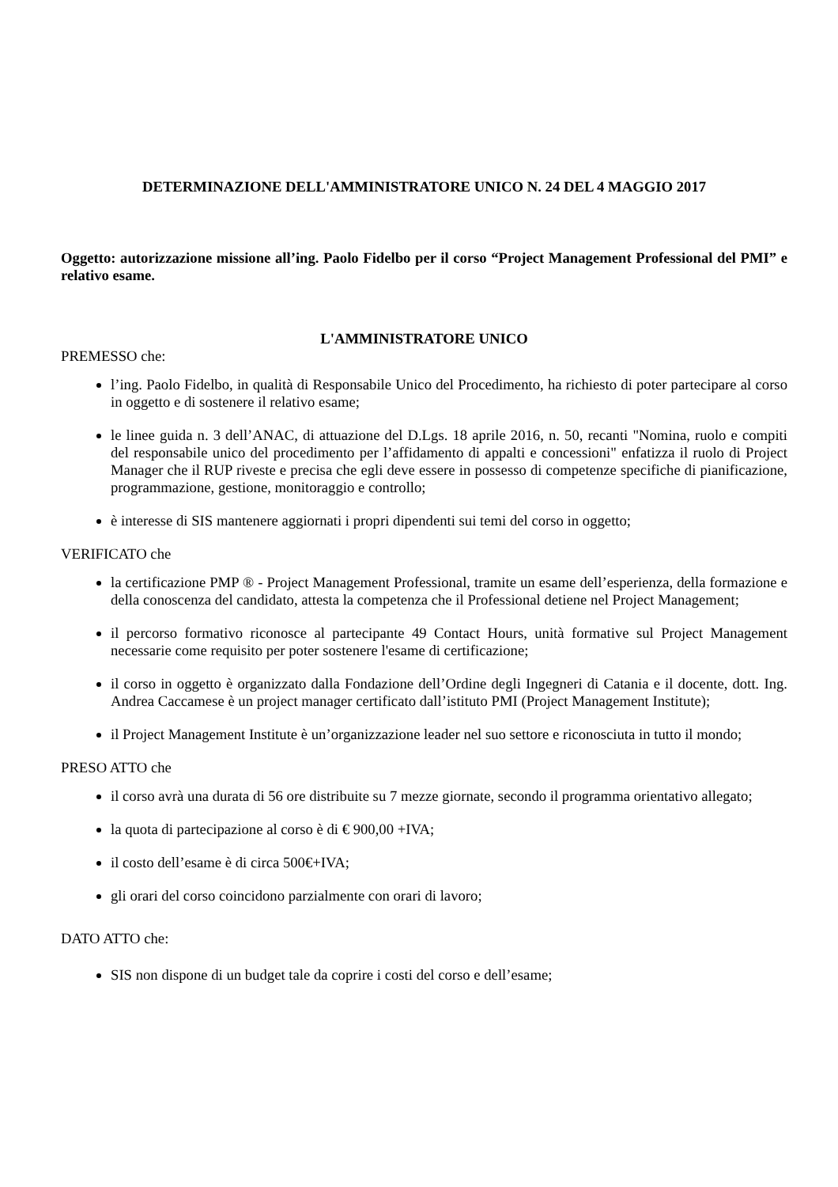DETERMINAZIONE DELL'AMMINISTRATORE UNICO N. 24 DEL 4 MAGGIO 2017
Oggetto: autorizzazione missione all’ing. Paolo Fidelbo per il corso “Project Management Professional del PMI” e relativo esame.
L'AMMINISTRATORE UNICO
PREMESSO che:
l’ing. Paolo Fidelbo, in qualità di Responsabile Unico del Procedimento, ha richiesto di poter partecipare al corso in oggetto e di sostenere il relativo esame;
le linee guida n. 3 dell’ANAC, di attuazione del D.Lgs. 18 aprile 2016, n. 50, recanti "Nomina, ruolo e compiti del responsabile unico del procedimento per l’affidamento di appalti e concessioni" enfatizza il ruolo di Project Manager che il RUP riveste e precisa che egli deve essere in possesso di competenze specifiche di pianificazione, programmazione, gestione, monitoraggio e controllo;
è interesse di SIS mantenere aggiornati i propri dipendenti sui temi del corso in oggetto;
VERIFICATO che
la certificazione PMP ® - Project Management Professional, tramite un esame dell’esperienza, della formazione e della conoscenza del candidato, attesta la competenza che il Professional detiene nel Project Management;
il percorso formativo riconosce al partecipante 49 Contact Hours, unità formative sul Project Management necessarie come requisito per poter sostenere l'esame di certificazione;
il corso in oggetto è organizzato dalla Fondazione dell’Ordine degli Ingegneri di Catania e il docente, dott. Ing. Andrea Caccamese è un project manager certificato dall’istituto PMI (Project Management Institute);
il Project Management Institute è un’organizzazione leader nel suo settore e riconosciuta in tutto il mondo;
PRESO ATTO che
il corso avrà una durata di 56 ore distribuite su 7 mezze giornate, secondo il programma orientativo allegato;
la quota di partecipazione al corso è di € 900,00 +IVA;
il costo dell’esame è di circa 500€+IVA;
gli orari del corso coincidono parzialmente con orari di lavoro;
DATO ATTO che:
SIS non dispone di un budget tale da coprire i costi del corso e dell’esame;